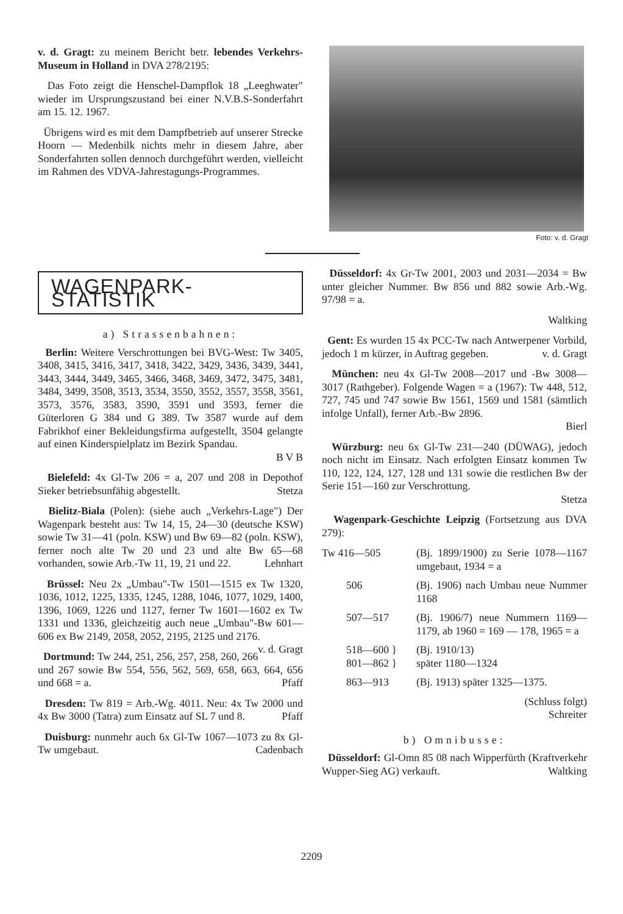v. d. Gragt: zu meinem Bericht betr. lebendes Verkehrs-Museum in Holland in DVA 278/2195:
Das Foto zeigt die Henschel-Dampflok 18 „Leeghwater" wieder im Ursprungszustand bei einer N.V.B.S-Sonderfahrt am 15. 12. 1967.
Übrigens wird es mit dem Dampfbetrieb auf unserer Strecke Hoorn — Medenbilk nichts mehr in diesem Jahre, aber Sonderfahrten sollen dennoch durchgeführt werden, vielleicht im Rahmen des VDVA-Jahrestagungs-Programmes.
Foto: v. d. Gragt
WAGENPARK-STATISTIK
a) Strassenbahnen:
Berlin: Weitere Verschrottungen bei BVG-West: Tw 3405, 3408, 3415, 3416, 3417, 3418, 3422, 3429, 3436, 3439, 3441, 3443, 3444, 3449, 3465, 3466, 3468, 3469, 3472, 3475, 3481, 3484, 3499, 3508, 3513, 3534, 3550, 3552, 3557, 3558, 3561, 3573, 3576, 3583, 3590, 3591 und 3593, ferner die Güterloren G 384 und G 389. Tw 3587 wurde auf dem Fabrikhof einer Bekleidungsfirma aufgestellt, 3504 gelangte auf einen Kinderspielplatz im Bezirk Spandau.
B V B
Bielefeld: 4x Gl-Tw 206 = a, 207 und 208 in Depothof Sieker betriebsunfähig abgestellt. Stetza
Bielitz-Biala (Polen): (siehe auch „Verkehrs-Lage") Der Wagenpark besteht aus: Tw 14, 15, 24—30 (deutsche KSW) sowie Tw 31—41 (poln. KSW) und Bw 69—82 (poln. KSW), ferner noch alte Tw 20 und 23 und alte Bw 65—68 vorhanden, sowie Arb.-Tw 11, 19, 21 und 22. Lehnhart
Brüssel: Neu 2x „Umbau"-Tw 1501—1515 ex Tw 1320, 1036, 1012, 1225, 1335, 1245, 1288, 1046, 1077, 1029, 1400, 1396, 1069, 1226 und 1127, ferner Tw 1601—1602 ex Tw 1331 und 1336, gleichzeitig auch neue „Umbau"-Bw 601—606 ex Bw 2149, 2058, 2052, 2195, 2125 und 2176. v. d. Gragt
Dortmund: Tw 244, 251, 256, 257, 258, 260, 266 und 267 sowie Bw 554, 556, 562, 569, 658, 663, 664, 656 und 668 = a. Pfaff
Dresden: Tw 819 = Arb.-Wg. 4011. Neu: 4x Tw 2000 und 4x Bw 3000 (Tatra) zum Einsatz auf SL 7 und 8. Pfaff
Duisburg: nunmehr auch 6x Gl-Tw 1067—1073 zu 8x Gl-Tw umgebaut. Cadenbach
Düsseldorf: 4x Gr-Tw 2001, 2003 und 2031—2034 = Bw unter gleicher Nummer. Bw 856 und 882 sowie Arb.-Wg. 97/98 = a.
Waltking
Gent: Es wurden 15 4x PCC-Tw nach Antwerpener Vorbild, jedoch 1 m kürzer, in Auftrag gegeben. v. d. Gragt
München: neu 4x Gl-Tw 2008—2017 und -Bw 3008—3017 (Rathgeber). Folgende Wagen = a (1967): Tw 448, 512, 727, 745 und 747 sowie Bw 1561, 1569 und 1581 (sämtlich infolge Unfall), ferner Arb.-Bw 2896.
Bierl
Würzburg: neu 6x Gl-Tw 231—240 (DÜWAG), jedoch noch nicht im Einsatz. Nach erfolgten Einsatz kommen Tw 110, 122, 124, 127, 128 und 131 sowie die restlichen Bw der Serie 151—160 zur Verschrottung.
Stetza
Wagenpark-Geschichte Leipzig (Fortsetzung aus DVA 279):
| Tw 416—505 | (Bj. 1899/1900) zu Serie 1078—1167 umgebaut, 1934 = a |
| 506 | (Bj. 1906) nach Umbau neue Nummer 1168 |
| 507—517 | (Bj. 1906/7) neue Nummern 1169—1179, ab 1960 = 169 — 178, 1965 = a |
| 518—600 } 801—862 } | (Bj. 1910/13) später 1180—1324 |
| 863—913 | (Bj. 1913) später 1325—1375. |
(Schluss folgt)
Schreiter
b) Omnibusse:
Düsseldorf: Gl-Omn 85 08 nach Wipperfürth (Kraftverkehr Wupper-Sieg AG) verkauft. Waltking
2209